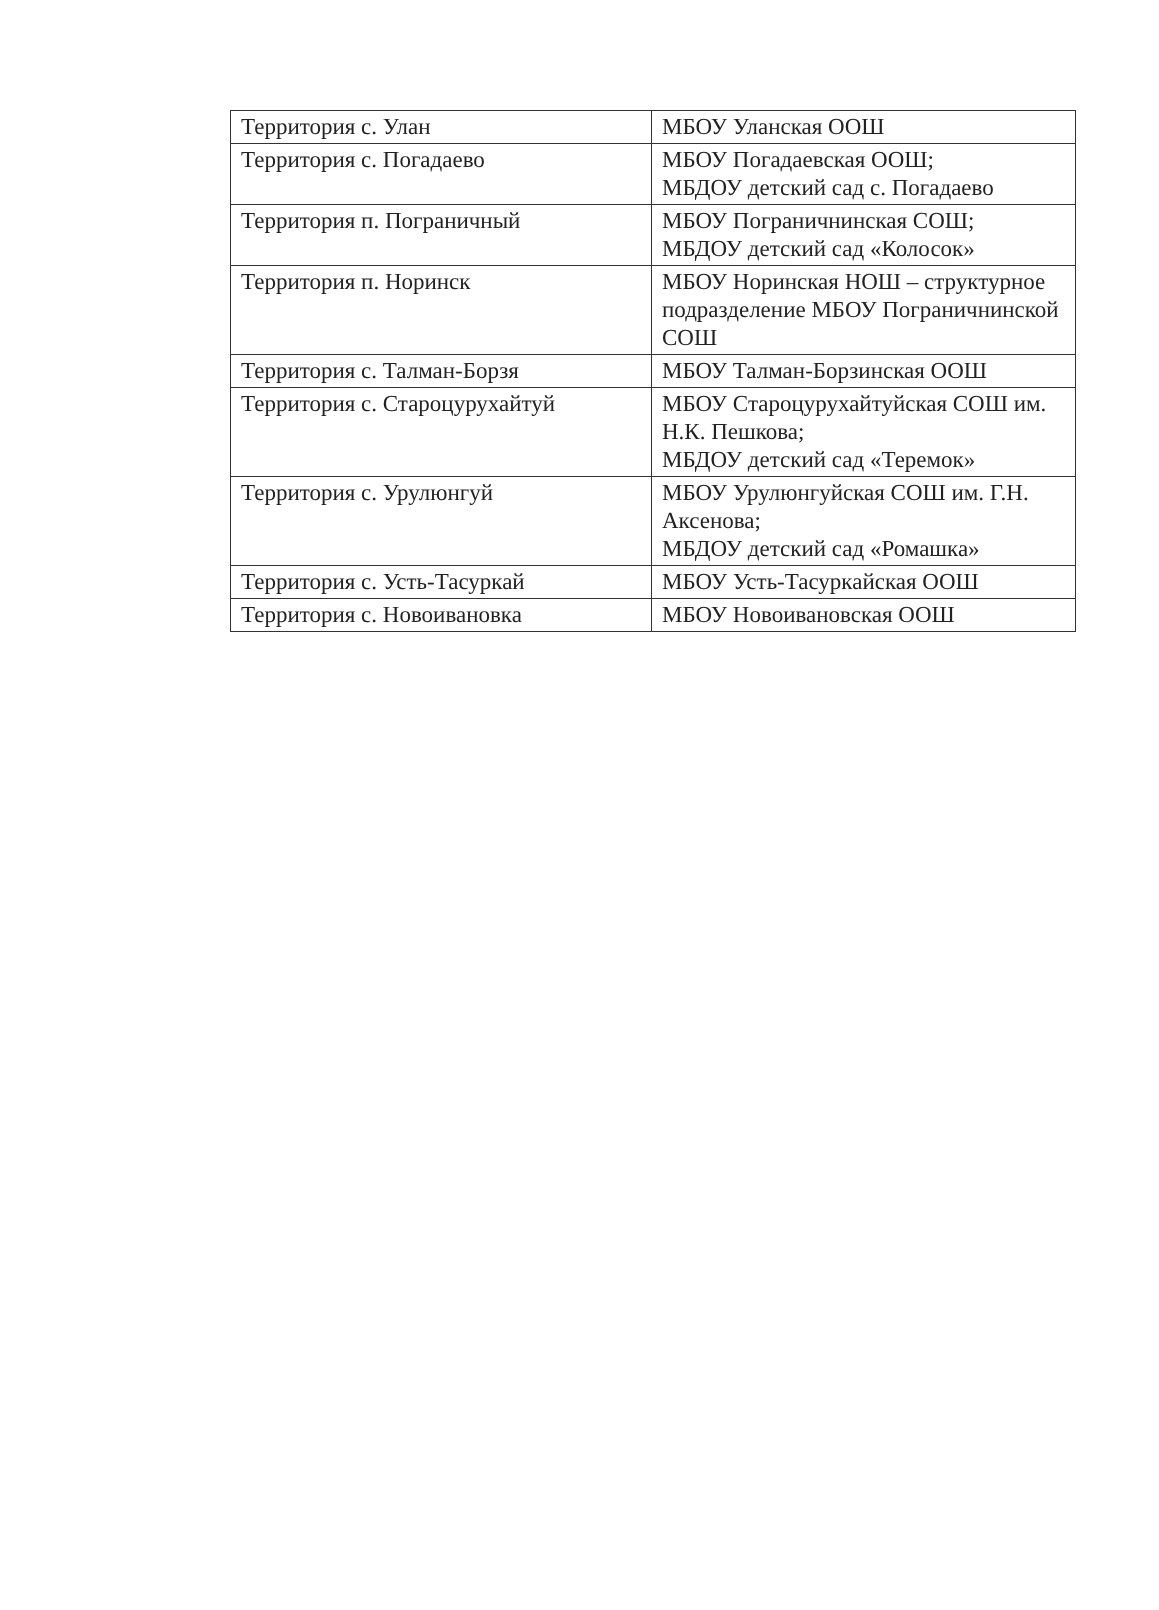| Территория с. Улан | МБОУ Уланская ООШ |
| Территория с. Погадаево | МБОУ Погадаевская ООШ; МБДОУ детский сад с. Погадаево |
| Территория п. Пограничный | МБОУ Пограничнинская СОШ; МБДОУ детский сад «Колосок» |
| Территория п. Норинск | МБОУ Норинская НОШ – структурное подразделение МБОУ Пограничнинской СОШ |
| Территория с. Талман-Борзя | МБОУ Талман-Борзинская ООШ |
| Территория с. Староцурухайтуй | МБОУ Староцурухайтуйская СОШ им. Н.К. Пешкова; МБДОУ детский сад «Теремок» |
| Территория с. Урулюнгуй | МБОУ Урулюнгуйская СОШ им. Г.Н. Аксенова; МБДОУ детский сад «Ромашка» |
| Территория с. Усть-Тасуркай | МБОУ Усть-Тасуркайская ООШ |
| Территория с. Новоивановка | МБОУ Новоивановская ООШ |